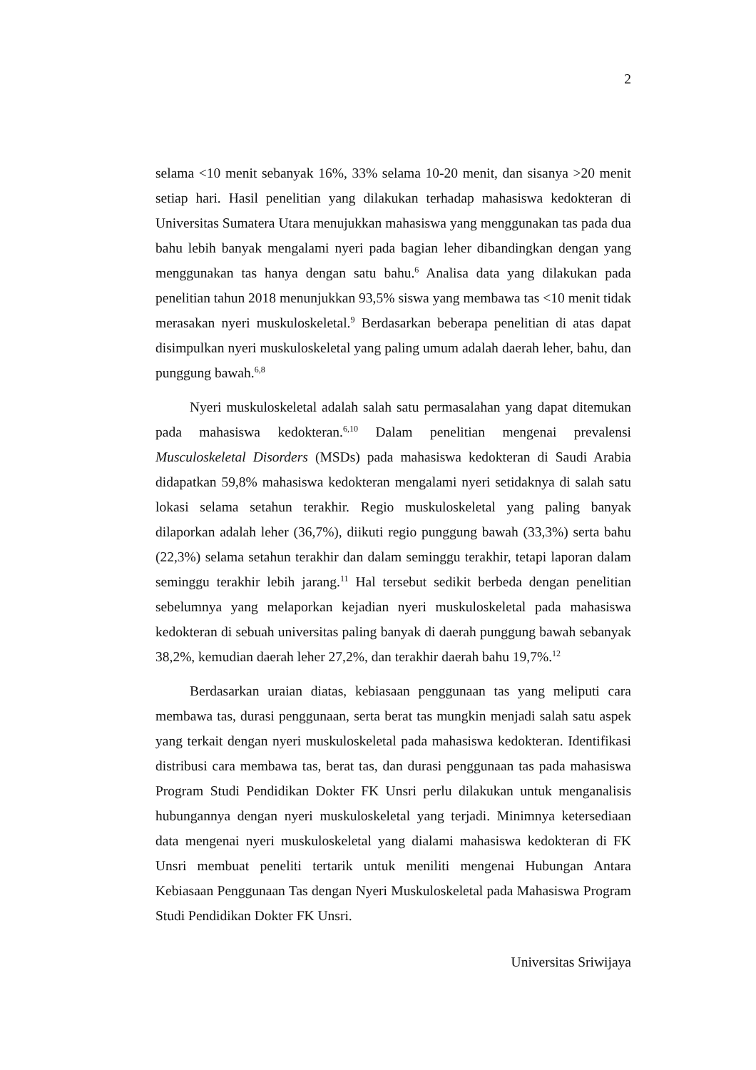2
selama <10 menit sebanyak 16%, 33% selama 10-20 menit, dan sisanya >20 menit setiap hari. Hasil penelitian yang dilakukan terhadap mahasiswa kedokteran di Universitas Sumatera Utara menujukkan mahasiswa yang menggunakan tas pada dua bahu lebih banyak mengalami nyeri pada bagian leher dibandingkan dengan yang menggunakan tas hanya dengan satu bahu.<sup>6</sup> Analisa data yang dilakukan pada penelitian tahun 2018 menunjukkan 93,5% siswa yang membawa tas <10 menit tidak merasakan nyeri muskuloskeletal.<sup>9</sup> Berdasarkan beberapa penelitian di atas dapat disimpulkan nyeri muskuloskeletal yang paling umum adalah daerah leher, bahu, dan punggung bawah.<sup>6,8</sup>
Nyeri muskuloskeletal adalah salah satu permasalahan yang dapat ditemukan pada mahasiswa kedokteran.<sup>6,10</sup> Dalam penelitian mengenai prevalensi Musculoskeletal Disorders (MSDs) pada mahasiswa kedokteran di Saudi Arabia didapatkan 59,8% mahasiswa kedokteran mengalami nyeri setidaknya di salah satu lokasi selama setahun terakhir. Regio muskuloskeletal yang paling banyak dilaporkan adalah leher (36,7%), diikuti regio punggung bawah (33,3%) serta bahu (22,3%) selama setahun terakhir dan dalam seminggu terakhir, tetapi laporan dalam seminggu terakhir lebih jarang.<sup>11</sup> Hal tersebut sedikit berbeda dengan penelitian sebelumnya yang melaporkan kejadian nyeri muskuloskeletal pada mahasiswa kedokteran di sebuah universitas paling banyak di daerah punggung bawah sebanyak 38,2%, kemudian daerah leher 27,2%, dan terakhir daerah bahu 19,7%.<sup>12</sup>
Berdasarkan uraian diatas, kebiasaan penggunaan tas yang meliputi cara membawa tas, durasi penggunaan, serta berat tas mungkin menjadi salah satu aspek yang terkait dengan nyeri muskuloskeletal pada mahasiswa kedokteran. Identifikasi distribusi cara membawa tas, berat tas, dan durasi penggunaan tas pada mahasiswa Program Studi Pendidikan Dokter FK Unsri perlu dilakukan untuk menganalisis hubungannya dengan nyeri muskuloskeletal yang terjadi. Minimnya ketersediaan data mengenai nyeri muskuloskeletal yang dialami mahasiswa kedokteran di FK Unsri membuat peneliti tertarik untuk meniliti mengenai Hubungan Antara Kebiasaan Penggunaan Tas dengan Nyeri Muskuloskeletal pada Mahasiswa Program Studi Pendidikan Dokter FK Unsri.
Universitas Sriwijaya